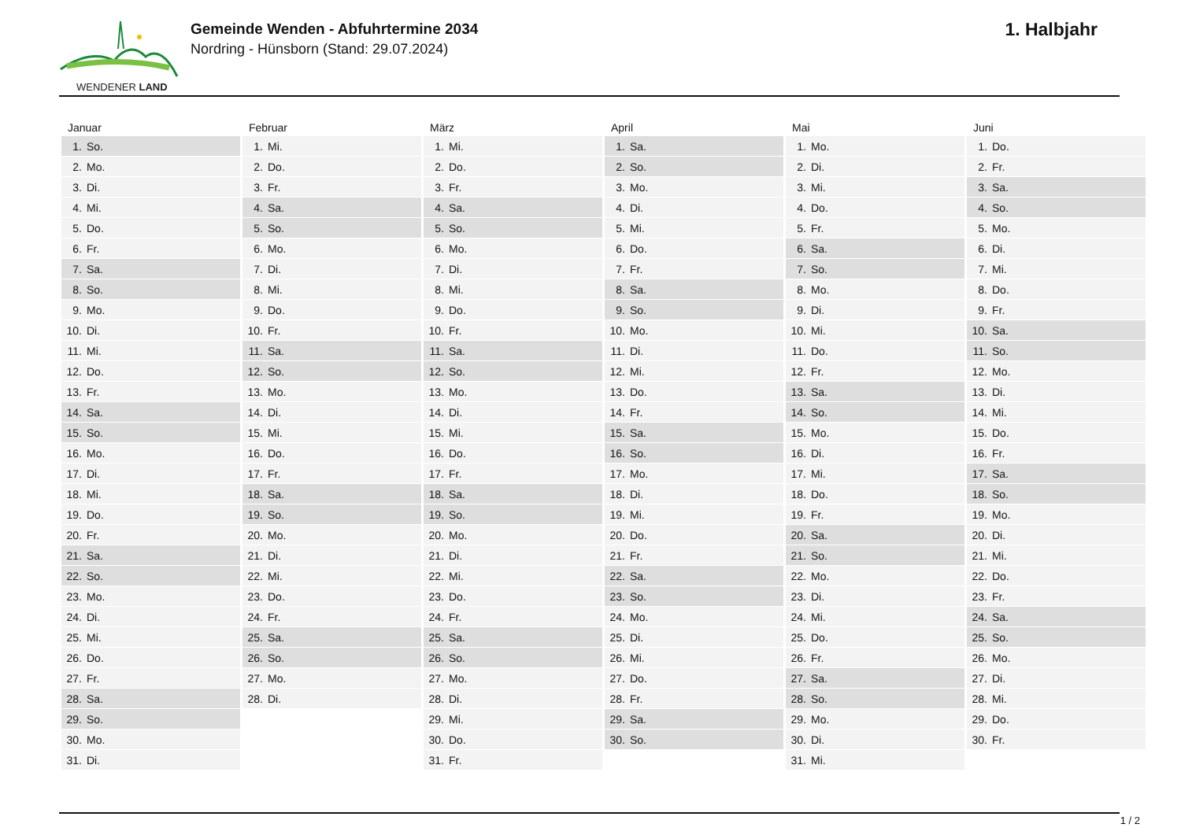WENDENER LAND
Gemeinde Wenden - Abfuhrtermine 2034
Nordring - Hünsborn (Stand: 29.07.2024)
1. Halbjahr
| Januar | Februar | März | April | Mai | Juni |
| --- | --- | --- | --- | --- | --- |
| 1. So. | 1. Mi. | 1. Mi. | 1. Sa. | 1. Mo. | 1. Do. |
| 2. Mo. | 2. Do. | 2. Do. | 2. So. | 2. Di. | 2. Fr. |
| 3. Di. | 3. Fr. | 3. Fr. | 3. Mo. | 3. Mi. | 3. Sa. |
| 4. Mi. | 4. Sa. | 4. Sa. | 4. Di. | 4. Do. | 4. So. |
| 5. Do. | 5. So. | 5. So. | 5. Mi. | 5. Fr. | 5. Mo. |
| 6. Fr. | 6. Mo. | 6. Mo. | 6. Do. | 6. Sa. | 6. Di. |
| 7. Sa. | 7. Di. | 7. Di. | 7. Fr. | 7. So. | 7. Mi. |
| 8. So. | 8. Mi. | 8. Mi. | 8. Sa. | 8. Mo. | 8. Do. |
| 9. Mo. | 9. Do. | 9. Do. | 9. So. | 9. Di. | 9. Fr. |
| 10. Di. | 10. Fr. | 10. Fr. | 10. Mo. | 10. Mi. | 10. Sa. |
| 11. Mi. | 11. Sa. | 11. Sa. | 11. Di. | 11. Do. | 11. So. |
| 12. Do. | 12. So. | 12. So. | 12. Mi. | 12. Fr. | 12. Mo. |
| 13. Fr. | 13. Mo. | 13. Mo. | 13. Do. | 13. Sa. | 13. Di. |
| 14. Sa. | 14. Di. | 14. Di. | 14. Fr. | 14. So. | 14. Mi. |
| 15. So. | 15. Mi. | 15. Mi. | 15. Sa. | 15. Mo. | 15. Do. |
| 16. Mo. | 16. Do. | 16. Do. | 16. So. | 16. Di. | 16. Fr. |
| 17. Di. | 17. Fr. | 17. Fr. | 17. Mo. | 17. Mi. | 17. Sa. |
| 18. Mi. | 18. Sa. | 18. Sa. | 18. Di. | 18. Do. | 18. So. |
| 19. Do. | 19. So. | 19. So. | 19. Mi. | 19. Fr. | 19. Mo. |
| 20. Fr. | 20. Mo. | 20. Mo. | 20. Do. | 20. Sa. | 20. Di. |
| 21. Sa. | 21. Di. | 21. Di. | 21. Fr. | 21. So. | 21. Mi. |
| 22. So. | 22. Mi. | 22. Mi. | 22. Sa. | 22. Mo. | 22. Do. |
| 23. Mo. | 23. Do. | 23. Do. | 23. So. | 23. Di. | 23. Fr. |
| 24. Di. | 24. Fr. | 24. Fr. | 24. Mo. | 24. Mi. | 24. Sa. |
| 25. Mi. | 25. Sa. | 25. Sa. | 25. Di. | 25. Do. | 25. So. |
| 26. Do. | 26. So. | 26. So. | 26. Mi. | 26. Fr. | 26. Mo. |
| 27. Fr. | 27. Mo. | 27. Mo. | 27. Do. | 27. Sa. | 27. Di. |
| 28. Sa. | 28. Di. | 28. Di. | 28. Fr. | 28. So. | 28. Mi. |
| 29. So. | | 29. Mi. | 29. Sa. | 29. Mo. | 29. Do. |
| 30. Mo. | | 30. Do. | 30. So. | 30. Di. | 30. Fr. |
| 31. Di. | | 31. Fr. | | 31. Mi. | |
1 / 2